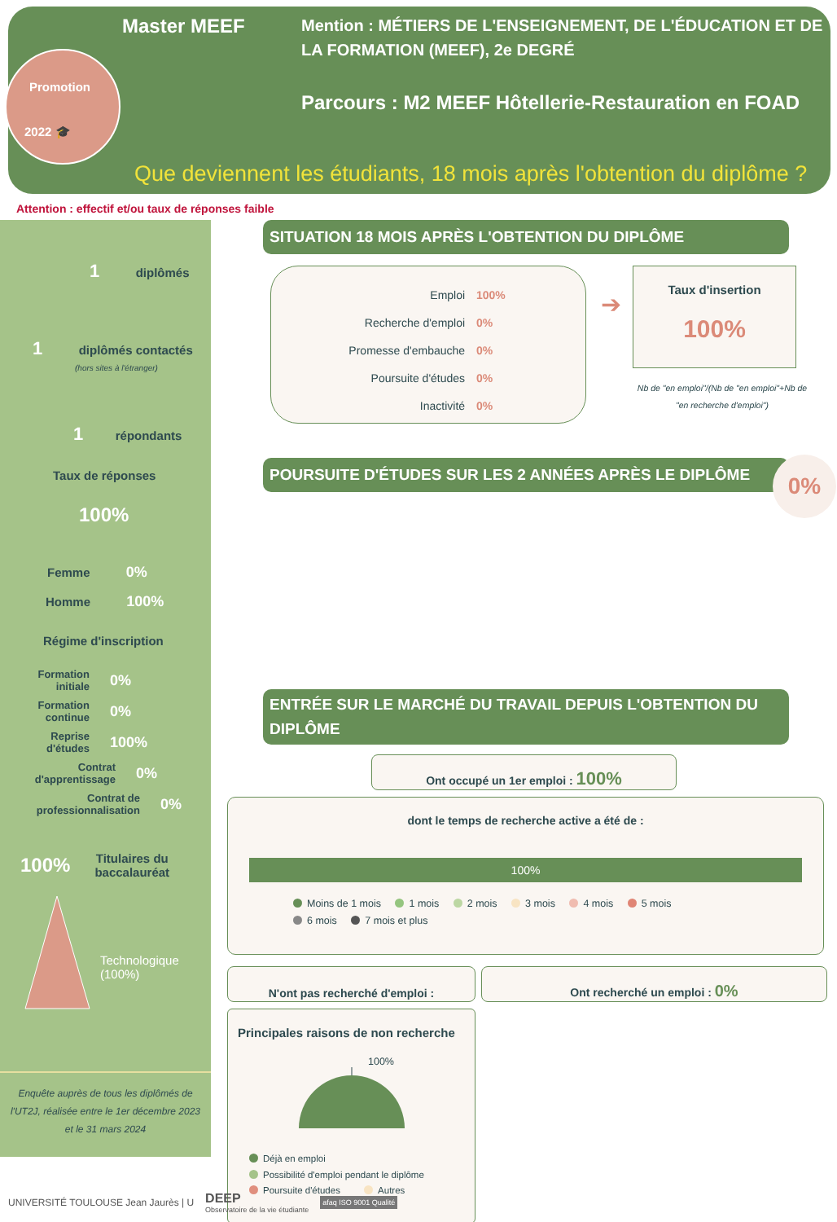Promotion
2022 🎓
Master MEEF
Mention : MÉTIERS DE L'ENSEIGNEMENT, DE L'ÉDUCATION ET DE LA FORMATION (MEEF), 2e DEGRÉ
Parcours : M2 MEEF Hôtellerie-Restauration en FOAD
Que deviennent les étudiants, 18 mois après l'obtention du diplôme ?
Attention : effectif et/ou taux de réponses faible
1 diplômés
1 diplômés contactés
(hors sites à l'étranger)
1 répondants
Taux de réponses
100%
Femme 0%
Homme 100%
Régime d'inscription
Formation initiale 0%
Formation continue 0%
Reprise d'études 100%
Contrat d'apprentissage 0%
Contrat de professionnalisation 0%
100% Titulaires du
baccalauréat
Technologique
(100%)
Enquête auprès de tous les diplômés de l'UT2J, réalisée entre le 1er décembre 2023 et le 31 mars 2024
SITUATION 18 MOIS APRÈS L'OBTENTION DU DIPLÔME
Emploi 100%
Recherche d'emploi 0%
Promesse d'embauche 0%
Poursuite d'études 0%
Inactivité 0%
➔
Taux d'insertion
100%
Nb de "en emploi"/(Nb de "en emploi"+Nb de "en recherche d'emploi")
POURSUITE D'ÉTUDES SUR LES 2 ANNÉES APRÈS LE DIPLÔME
0%
ENTRÉE SUR LE MARCHÉ DU TRAVAIL DEPUIS L'OBTENTION DU DIPLÔME
Ont occupé un 1er emploi : 100%
dont le temps de recherche active a été de :
100%
Moins de 1 mois 1 mois 2 mois 3 mois 4 mois 5 mois
6 mois 7 mois et plus
N'ont pas recherché d'emploi :
Ont recherché un emploi : 0%
Principales raisons de non recherche
100%
Déjà en emploi
Possibilité d'emploi pendant le diplôme
Poursuite d'études Autres
UNIVERSITÉ TOULOUSE Jean Jaurès | U DEEP
Observatoire de la vie étudiante afaq ISO 9001 Qualité